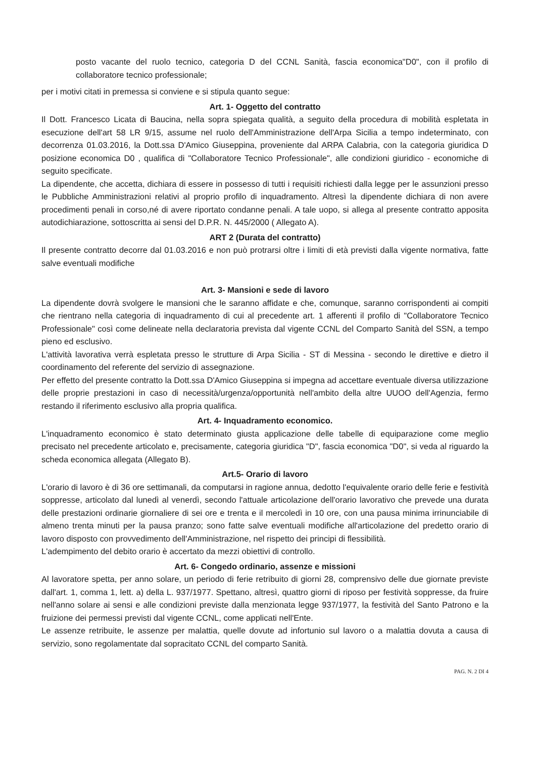posto vacante del ruolo tecnico, categoria D del CCNL Sanità, fascia economica"D0", con il profilo di collaboratore tecnico professionale;
per i motivi citati in premessa si conviene e si stipula quanto segue:
Art. 1- Oggetto del contratto
Il Dott. Francesco Licata di Baucina, nella sopra spiegata qualità, a seguito della procedura di mobilità espletata in esecuzione dell'art 58 LR 9/15, assume nel ruolo dell'Amministrazione dell'Arpa Sicilia a tempo indeterminato, con decorrenza 01.03.2016, la Dott.ssa D'Amico Giuseppina, proveniente dal ARPA Calabria, con la categoria giuridica D posizione economica D0 , qualifica di "Collaboratore Tecnico Professionale", alle condizioni giuridico - economiche di seguito specificate.
La dipendente, che accetta, dichiara di essere in possesso di tutti i requisiti richiesti dalla legge per le assunzioni presso le Pubbliche Amministrazioni relativi al proprio profilo di inquadramento. Altresì la dipendente dichiara di non avere procedimenti penali in corso,né di avere riportato condanne penali. A tale uopo, si allega al presente contratto apposita autodichiarazione, sottoscritta ai sensi del D.P.R. N. 445/2000 ( Allegato A).
ART 2 (Durata del contratto)
Il presente contratto decorre dal 01.03.2016 e non può protrarsi oltre i limiti di età previsti dalla vigente normativa, fatte salve eventuali modifiche
Art. 3- Mansioni e sede di lavoro
La dipendente dovrà svolgere le mansioni che le saranno affidate e che, comunque, saranno corrispondenti ai compiti che rientrano nella categoria di inquadramento di cui al precedente art. 1 afferenti il profilo di "Collaboratore Tecnico Professionale" così come delineate nella declaratoria prevista dal vigente CCNL del Comparto Sanità del SSN, a tempo pieno ed esclusivo.
L'attività lavorativa verrà espletata presso le strutture di Arpa Sicilia - ST di Messina - secondo le direttive e dietro il coordinamento del referente del servizio di assegnazione.
Per effetto del presente contratto la Dott.ssa D'Amico Giuseppina si impegna ad accettare eventuale diversa utilizzazione delle proprie prestazioni in caso di necessità/urgenza/opportunità nell'ambito della altre UUOO dell'Agenzia, fermo restando il riferimento esclusivo alla propria qualifica.
Art. 4- Inquadramento economico.
L'inquadramento economico è stato determinato giusta applicazione delle tabelle di equiparazione come meglio precisato nel precedente articolato e, precisamente, categoria giuridica "D", fascia economica "D0", si veda al riguardo la scheda economica allegata (Allegato B).
Art.5- Orario di lavoro
L'orario di lavoro è di 36 ore settimanali, da computarsi in ragione annua, dedotto l'equivalente orario delle ferie e festività soppresse, articolato dal lunedì al venerdì, secondo l'attuale articolazione dell'orario lavorativo che prevede una durata delle prestazioni ordinarie giornaliere di sei ore e trenta e il mercoledì in 10 ore, con una pausa minima irrinunciabile di almeno trenta minuti per la pausa pranzo; sono fatte salve eventuali modifiche all'articolazione del predetto orario di lavoro disposto con provvedimento dell'Amministrazione, nel rispetto dei principi di flessibilità.
L'adempimento del debito orario è accertato da mezzi obiettivi di controllo.
Art. 6- Congedo ordinario, assenze e missioni
Al lavoratore spetta, per anno solare, un periodo di ferie retribuito di giorni 28, comprensivo delle due giornate previste dall'art. 1, comma 1, lett. a) della L. 937/1977. Spettano, altresì, quattro giorni di riposo per festività soppresse, da fruire nell'anno solare ai sensi e alle condizioni previste dalla menzionata legge 937/1977, la festività del Santo Patrono e la fruizione dei permessi previsti dal vigente CCNL, come applicati nell'Ente.
Le assenze retribuite, le assenze per malattia, quelle dovute ad infortunio sul lavoro o a malattia dovuta a causa di servizio, sono regolamentate dal sopracitato CCNL del comparto Sanità.
PAG. N. 2 DI 4